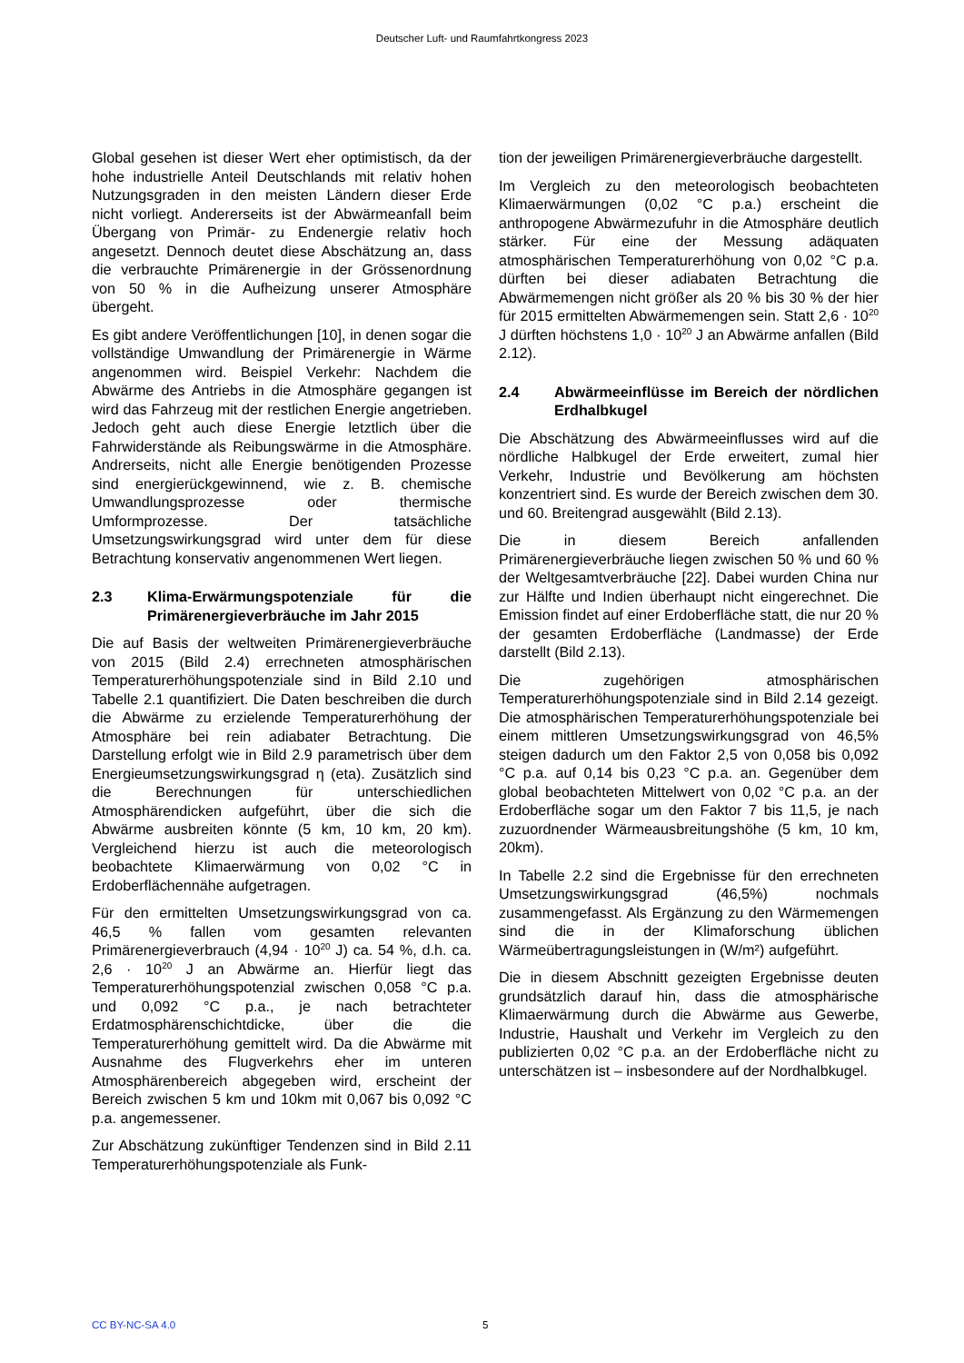Deutscher Luft- und Raumfahrtkongress 2023
Global gesehen ist dieser Wert eher optimistisch, da der hohe industrielle Anteil Deutschlands mit relativ hohen Nutzungsgraden in den meisten Ländern dieser Erde nicht vorliegt. Andererseits ist der Abwärmeanfall beim Übergang von Primär- zu Endenergie relativ hoch angesetzt. Dennoch deutet diese Abschätzung an, dass die verbrauchte Primärenergie in der Grössenordnung von 50 % in die Aufheizung unserer Atmosphäre übergeht.
Es gibt andere Veröffentlichungen [10], in denen sogar die vollständige Umwandlung der Primärenergie in Wärme angenommen wird. Beispiel Verkehr: Nachdem die Abwärme des Antriebs in die Atmosphäre gegangen ist wird das Fahrzeug mit der restlichen Energie angetrieben. Jedoch geht auch diese Energie letztlich über die Fahrwiderstände als Reibungswärme in die Atmosphäre. Andrerseits, nicht alle Energie benötigenden Prozesse sind energierückgewinnend, wie z. B. chemische Umwandlungsprozesse oder thermische Umformprozesse. Der tatsächliche Umsetzungswirkungsgrad wird unter dem für diese Betrachtung konservativ angenommenen Wert liegen.
2.3 Klima-Erwärmungspotenziale für die Primärenergieverbräuche im Jahr 2015
Die auf Basis der weltweiten Primärenergieverbräuche von 2015 (Bild 2.4) errechneten atmosphärischen Temperaturerhöhungspotenziale sind in Bild 2.10 und Tabelle 2.1 quantifiziert. Die Daten beschreiben die durch die Abwärme zu erzielende Temperaturerhöhung der Atmosphäre bei rein adiabater Betrachtung. Die Darstellung erfolgt wie in Bild 2.9 parametrisch über dem Energieumsetzungswirkungsgrad η (eta). Zusätzlich sind die Berechnungen für unterschiedlichen Atmosphärendicken aufgeführt, über die sich die Abwärme ausbreiten könnte (5 km, 10 km, 20 km). Vergleichend hierzu ist auch die meteorologisch beobachtete Klimaerwärmung von 0,02 °C in Erdoberflächennähe aufgetragen.
Für den ermittelten Umsetzungswirkungsgrad von ca. 46,5 % fallen vom gesamten relevanten Primärenergieverbrauch (4,94 · 10<sup>20</sup> J) ca. 54 %, d.h. ca. 2,6 · 10<sup>20</sup> J an Abwärme an. Hierfür liegt das Temperaturerhöhungspotenzial zwischen 0,058 °C p.a. und 0,092 °C p.a., je nach betrachteter Erdatmosphärenschichtdicke, über die die Temperaturerhöhung gemittelt wird. Da die Abwärme mit Ausnahme des Flugverkehrs eher im unteren Atmosphärenbereich abgegeben wird, erscheint der Bereich zwischen 5 km und 10km mit 0,067 bis 0,092 °C p.a. angemessener.
Zur Abschätzung zukünftiger Tendenzen sind in Bild 2.11 Temperaturerhöhungspotenziale als Funk-
tion der jeweiligen Primärenergieverbräuche dargestellt.
Im Vergleich zu den meteorologisch beobachteten Klimaerwärmungen (0,02 °C p.a.) erscheint die anthropogene Abwärmezufuhr in die Atmosphäre deutlich stärker. Für eine der Messung adäquaten atmosphärischen Temperaturerhöhung von 0,02 °C p.a. dürften bei dieser adiabaten Betrachtung die Abwärmemengen nicht größer als 20 % bis 30 % der hier für 2015 ermittelten Abwärmemengen sein. Statt 2,6 · 10<sup>20</sup> J dürften höchstens 1,0 · 10<sup>20</sup> J an Abwärme anfallen (Bild 2.12).
2.4 Abwärmeeinflüsse im Bereich der nördlichen Erdhalbkugel
Die Abschätzung des Abwärmeeinflusses wird auf die nördliche Halbkugel der Erde erweitert, zumal hier Verkehr, Industrie und Bevölkerung am höchsten konzentriert sind. Es wurde der Bereich zwischen dem 30. und 60. Breitengrad ausgewählt (Bild 2.13).
Die in diesem Bereich anfallenden Primärenergieverbräuche liegen zwischen 50 % und 60 % der Weltgesamtverbräuche [22]. Dabei wurden China nur zur Hälfte und Indien überhaupt nicht eingerechnet. Die Emission findet auf einer Erdoberfläche statt, die nur 20 % der gesamten Erdoberfläche (Landmasse) der Erde darstellt (Bild 2.13).
Die zugehörigen atmosphärischen Temperaturerhöhungspotenziale sind in Bild 2.14 gezeigt. Die atmosphärischen Temperaturerhöhungspotenziale bei einem mittleren Umsetzungswirkungsgrad von 46,5% steigen dadurch um den Faktor 2,5 von 0,058 bis 0,092 °C p.a. auf 0,14 bis 0,23 °C p.a. an. Gegenüber dem global beobachteten Mittelwert von 0,02 °C p.a. an der Erdoberfläche sogar um den Faktor 7 bis 11,5, je nach zuzuordnender Wärmeausbreitungshöhe (5 km, 10 km, 20km).
In Tabelle 2.2 sind die Ergebnisse für den errechneten Umsetzungswirkungsgrad (46,5%) nochmals zusammengefasst. Als Ergänzung zu den Wärmemengen sind die in der Klimaforschung üblichen Wärmeübertragungsleistungen in (W/m²) aufgeführt.
Die in diesem Abschnitt gezeigten Ergebnisse deuten grundsätzlich darauf hin, dass die atmosphärische Klimaerwärmung durch die Abwärme aus Gewerbe, Industrie, Haushalt und Verkehr im Vergleich zu den publizierten 0,02 °C p.a. an der Erdoberfläche nicht zu unterschätzen ist – insbesondere auf der Nordhalbkugel.
CC BY-NC-SA 4.0 5